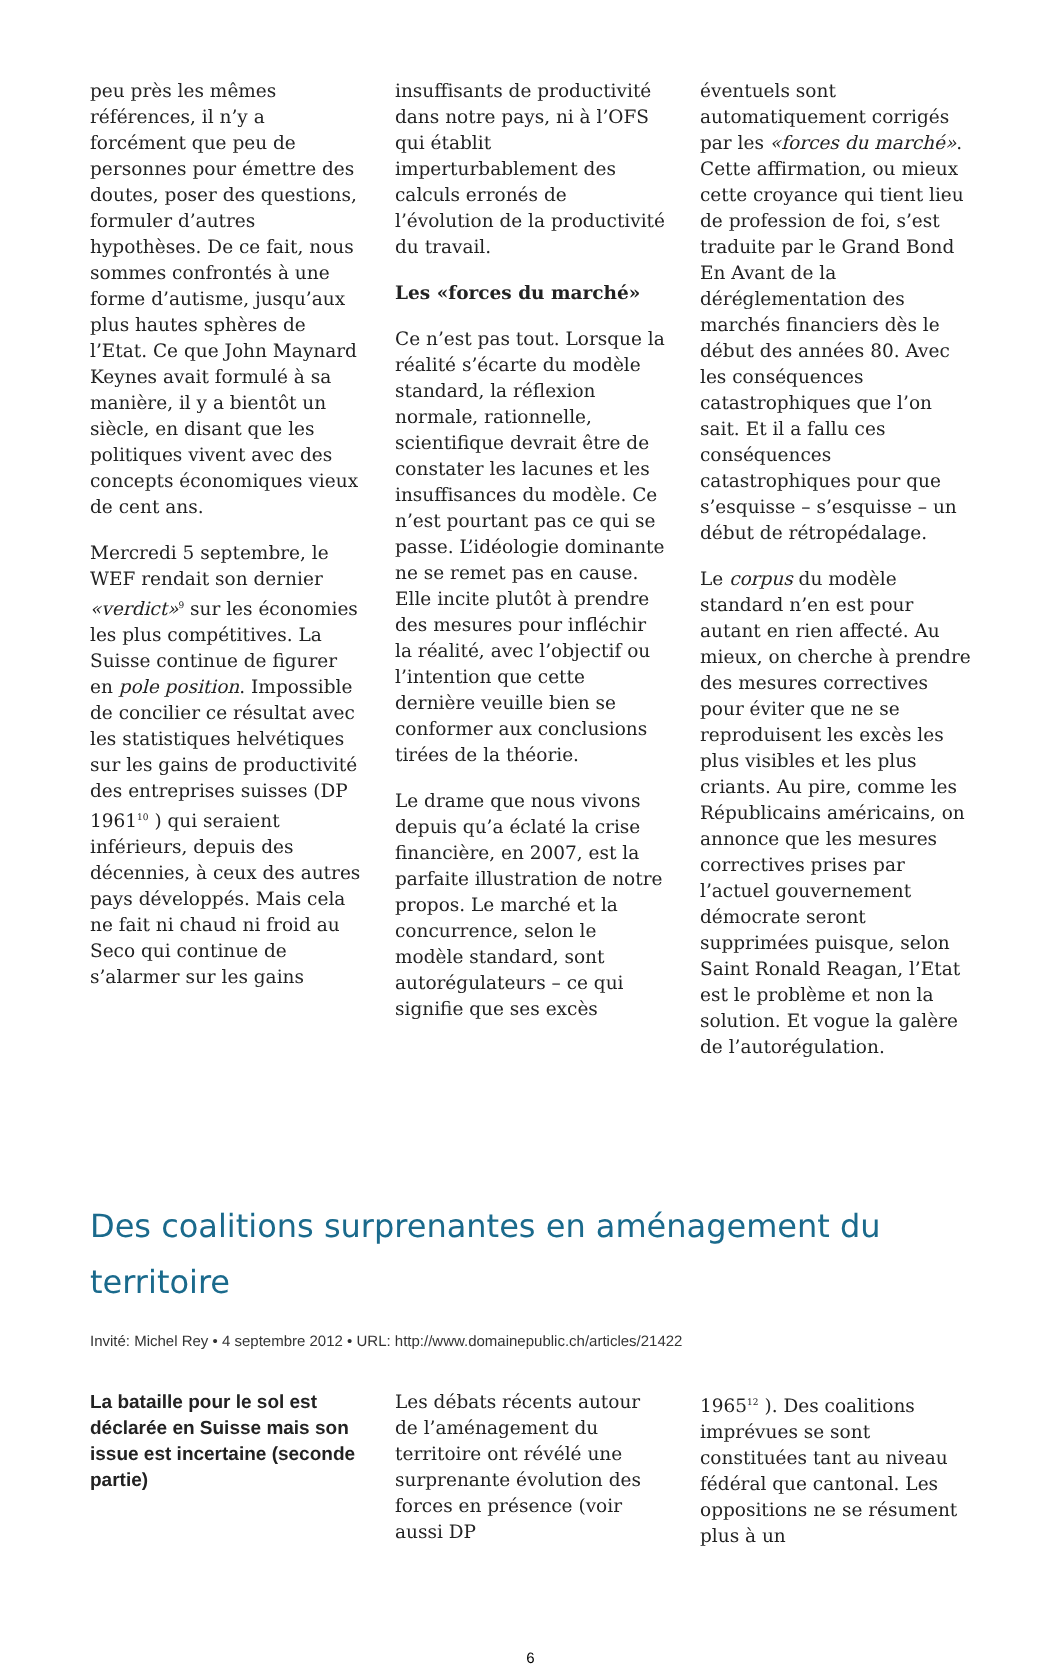peu près les mêmes références, il n’y a forcément que peu de personnes pour émettre des doutes, poser des questions, formuler d’autres hypothèses. De ce fait, nous sommes confrontés à une forme d’autisme, jusqu’aux plus hautes sphères de l’Etat. Ce que John Maynard Keynes avait formulé à sa manière, il y a bientôt un siècle, en disant que les politiques vivent avec des concepts économiques vieux de cent ans.
Mercredi 5 septembre, le WEF rendait son dernier «verdict»<sup>9</sup> sur les économies les plus compétitives. La Suisse continue de figurer en pole position. Impossible de concilier ce résultat avec les statistiques helvétiques sur les gains de productivité des entreprises suisses (DP 1961<sup>10</sup> ) qui seraient inférieurs, depuis des décennies, à ceux des autres pays développés. Mais cela ne fait ni chaud ni froid au Seco qui continue de s’alarmer sur les gains
insuffisants de productivité dans notre pays, ni à l’OFS qui établit imperturbablement des calculs erronés de l’évolution de la productivité du travail.
Les «forces du marché»
Ce n’est pas tout. Lorsque la réalité s’écarte du modèle standard, la réflexion normale, rationnelle, scientifique devrait être de constater les lacunes et les insuffisances du modèle. Ce n’est pourtant pas ce qui se passe. L’idéologie dominante ne se remet pas en cause. Elle incite plutôt à prendre des mesures pour infléchir la réalité, avec l’objectif ou l’intention que cette dernière veuille bien se conformer aux conclusions tirées de la théorie.
Le drame que nous vivons depuis qu’a éclaté la crise financière, en 2007, est la parfaite illustration de notre propos. Le marché et la concurrence, selon le modèle standard, sont autorégulateurs – ce qui signifie que ses excès
éventuels sont automatiquement corrigés par les «forces du marché». Cette affirmation, ou mieux cette croyance qui tient lieu de profession de foi, s’est traduite par le Grand Bond En Avant de la déréglementation des marchés financiers dès le début des années 80. Avec les conséquences catastrophiques que l’on sait. Et il a fallu ces conséquences catastrophiques pour que s’esquisse – s’esquisse – un début de rétropédalage.
Le corpus du modèle standard n’en est pour autant en rien affecté. Au mieux, on cherche à prendre des mesures correctives pour éviter que ne se reproduisent les excès les plus visibles et les plus criants. Au pire, comme les Républicains américains, on annonce que les mesures correctives prises par l’actuel gouvernement démocrate seront supprimées puisque, selon Saint Ronald Reagan, l’Etat est le problème et non la solution. Et vogue la galère de l’autorégulation.
Des coalitions surprenantes en aménagement du territoire
Invité: Michel Rey • 4 septembre 2012 • URL: http://www.domainepublic.ch/articles/21422
La bataille pour le sol est déclarée en Suisse mais son issue est incertaine (seconde partie)
Les débats récents autour de l’aménagement du territoire ont révélé une surprenante évolution des forces en présence (voir aussi DP
1965<sup>12</sup> ). Des coalitions imprévues se sont constituées tant au niveau fédéral que cantonal. Les oppositions ne se résument plus à un
6